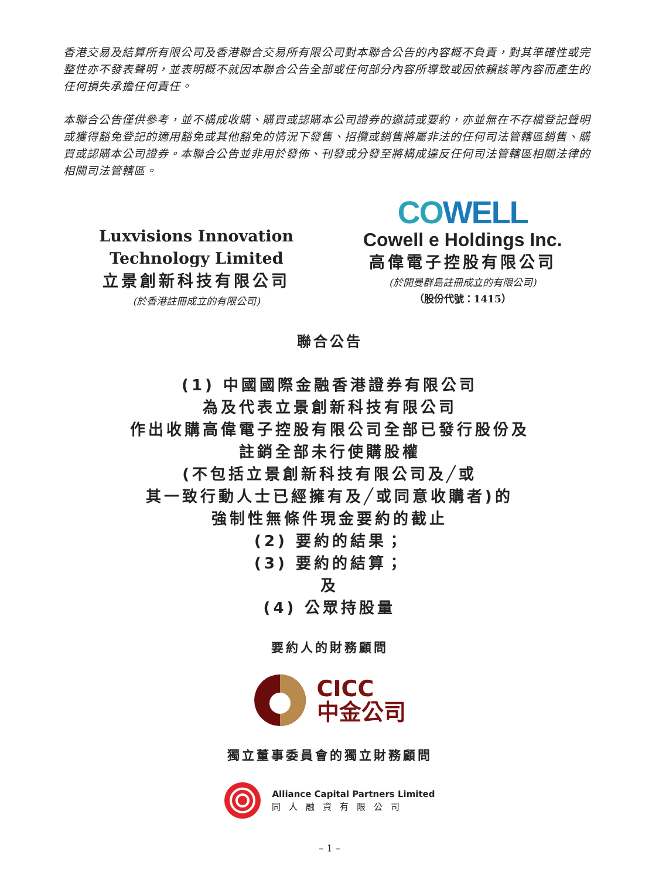香港交易及結算所有限公司及香港聯合交易所有限公司對本聯合公告的內容概不負責，對其準確性或完整性亦不發表聲明，並表明概不就因本聯合公告全部或任何部分內容所導致或因依賴該等內容而產生的任何損失承擔任何責任。
本聯合公告僅供參考，並不構成收購、購買或認購本公司證券的邀請或要約，亦並無在不存檔登記聲明或獲得豁免登記的適用豁免或其他豁免的情況下發售、招攬或銷售將屬非法的任何司法管轄區銷售、購買或認購本公司證券。本聯合公告並非用於發佈、刊發或分發至將構成違反任何司法管轄區相關法律的相關司法管轄區。
Luxvisions Innovation
Technology Limited
立景創新科技有限公司
(於香港註冊成立的有限公司)
COWELL
Cowell e Holdings Inc.
高偉電子控股有限公司
(於開曼群島註冊成立的有限公司)
（股份代號：1415）
聯合公告
(1) 中國國際金融香港證券有限公司
為及代表立景創新科技有限公司
作出收購高偉電子控股有限公司全部已發行股份及
註銷全部未行使購股權
(不包括立景創新科技有限公司及╱或
其一致行動人士已經擁有及╱或同意收購者)的
強制性無條件現金要約的截止
(2) 要約的結果；
(3) 要約的結算；
及
(4) 公眾持股量
要約人的財務顧問
CICC
中金公司
獨立董事委員會的獨立財務顧問
Alliance Capital Partners Limited
同人融資有限公司
– 1 –